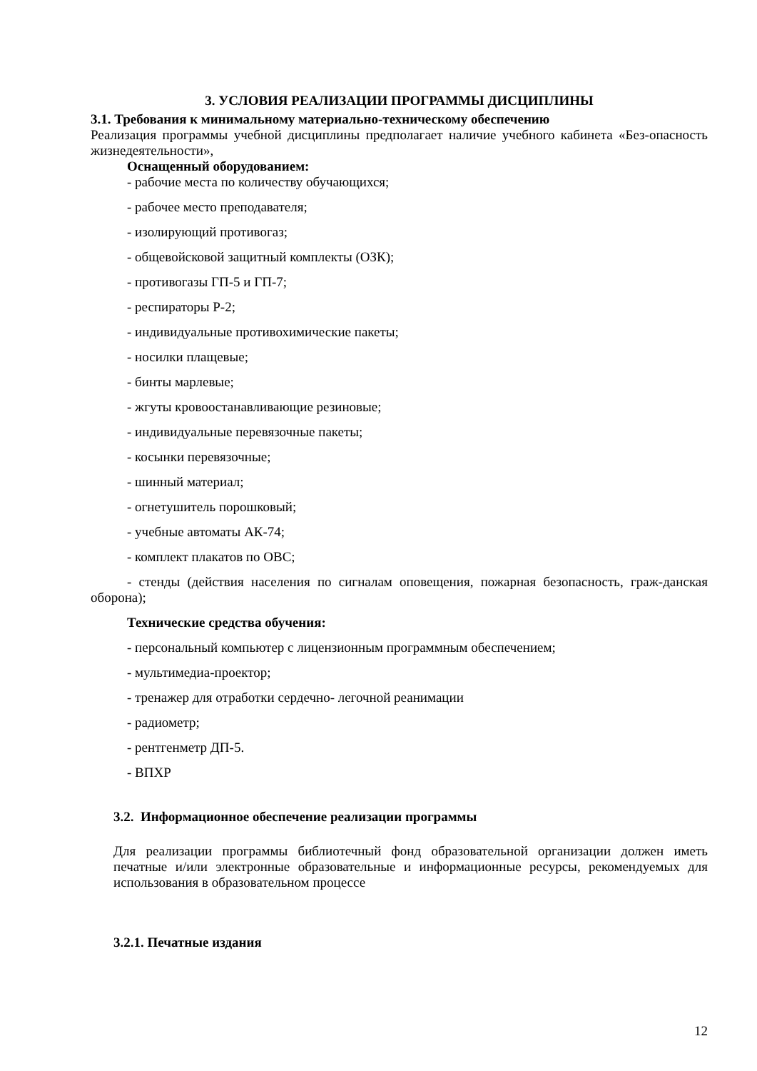3. УСЛОВИЯ РЕАЛИЗАЦИИ ПРОГРАММЫ ДИСЦИПЛИНЫ
3.1. Требования к минимальному материально-техническому обеспечению
Реализация программы учебной дисциплины предполагает наличие учебного кабинета «Без-опасность жизнедеятельности»,
Оснащенный оборудованием:
- рабочие места по количеству обучающихся;
- рабочее место преподавателя;
- изолирующий противогаз;
- общевойсковой защитный комплекты (ОЗК);
- противогазы ГП-5 и ГП-7;
- респираторы Р-2;
- индивидуальные противохимические пакеты;
- носилки плащевые;
- бинты марлевые;
- жгуты кровоостанавливающие резиновые;
- индивидуальные перевязочные пакеты;
- косынки перевязочные;
- шинный материал;
- огнетушитель порошковый;
- учебные автоматы АК-74;
- комплект плакатов по ОВС;
- стенды (действия населения по сигналам оповещения, пожарная безопасность, граж-данская оборона);
Технические средства обучения:
- персональный компьютер с лицензионным программным обеспечением;
- мультимедиа-проектор;
- тренажер для отработки сердечно- легочной реанимации
- радиометр;
- рентгенметр ДП-5.
- ВПХР
3.2. Информационное обеспечение реализации программы
Для реализации программы библиотечный фонд образовательной организации должен иметь печатные и/или электронные образовательные и информационные ресурсы, рекомендуемых для использования в образовательном процессе
3.2.1. Печатные издания
12